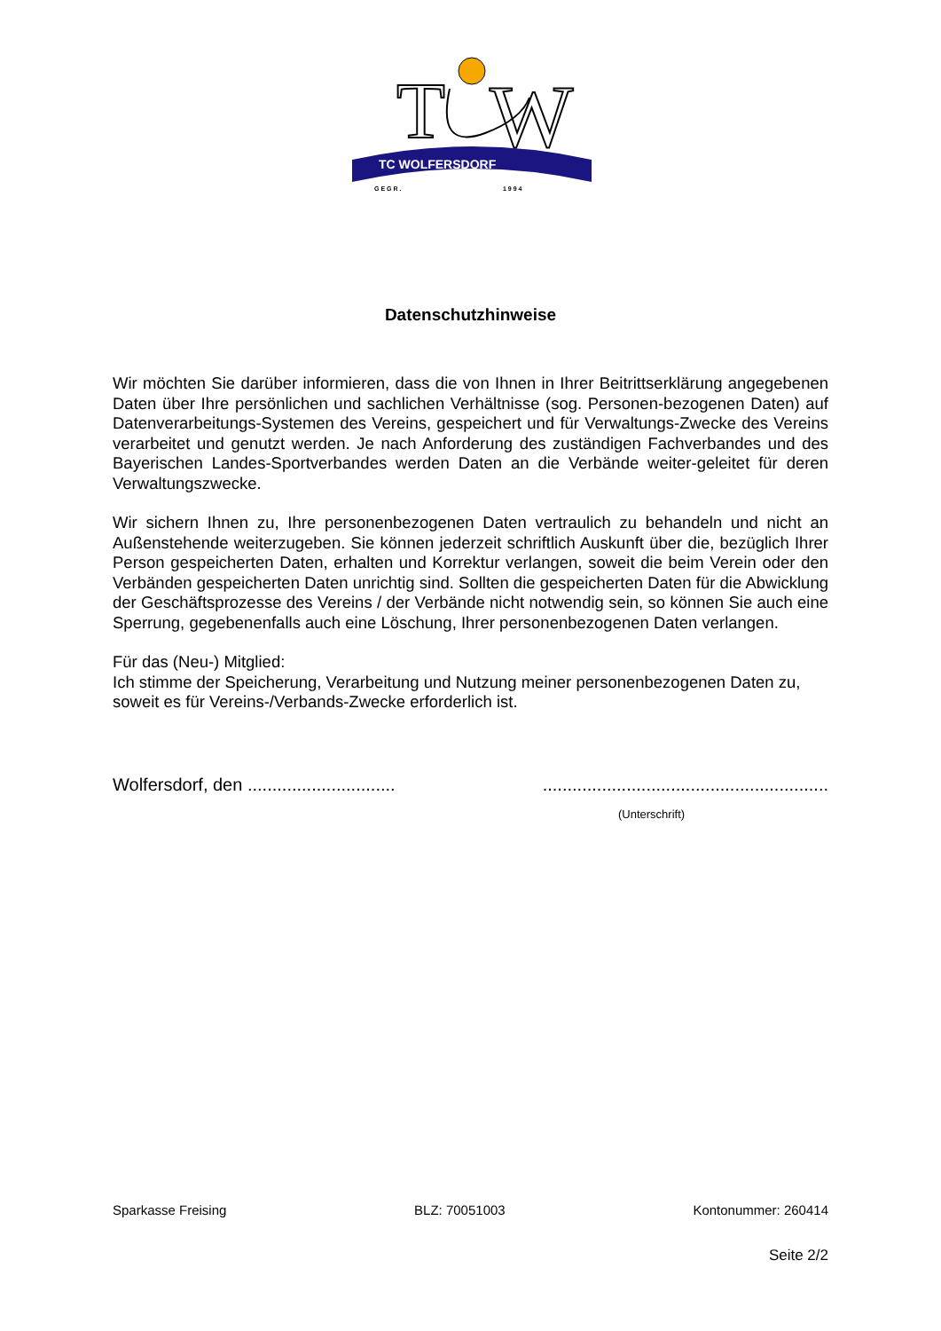T
W
TC WOLFERSDORF
G E G R .
1 9 9 4
Datenschutzhinweise
Wir möchten Sie darüber informieren, dass die von Ihnen in Ihrer Beitrittserklärung angegebenen Daten über Ihre persönlichen und sachlichen Verhältnisse (sog. Personen-bezogenen Daten) auf Datenverarbeitungs-Systemen des Vereins, gespeichert und für Verwaltungs-Zwecke des Vereins verarbeitet und genutzt werden. Je nach Anforderung des zuständigen Fachverbandes und des Bayerischen Landes-Sportverbandes werden Daten an die Verbände weiter-geleitet für deren Verwaltungszwecke.
Wir sichern Ihnen zu, Ihre personenbezogenen Daten vertraulich zu behandeln und nicht an Außenstehende weiterzugeben. Sie können jederzeit schriftlich Auskunft über die, bezüglich Ihrer Person gespeicherten Daten, erhalten und Korrektur verlangen, soweit die beim Verein oder den Verbänden gespeicherten Daten unrichtig sind. Sollten die gespeicherten Daten für die Abwicklung der Geschäftsprozesse des Vereins / der Verbände nicht notwendig sein, so können Sie auch eine Sperrung, gegebenenfalls auch eine Löschung, Ihrer personenbezogenen Daten verlangen.
Für das (Neu-) Mitglied:
Ich stimme der Speicherung, Verarbeitung und Nutzung meiner personenbezogenen Daten zu, soweit es für Vereins-/Verbands-Zwecke erforderlich ist.
Wolfersdorf, den .............................. ..........................................................
(Unterschrift)
Sparkasse Freising BLZ: 70051003 Kontonummer: 260414
Seite 2/2